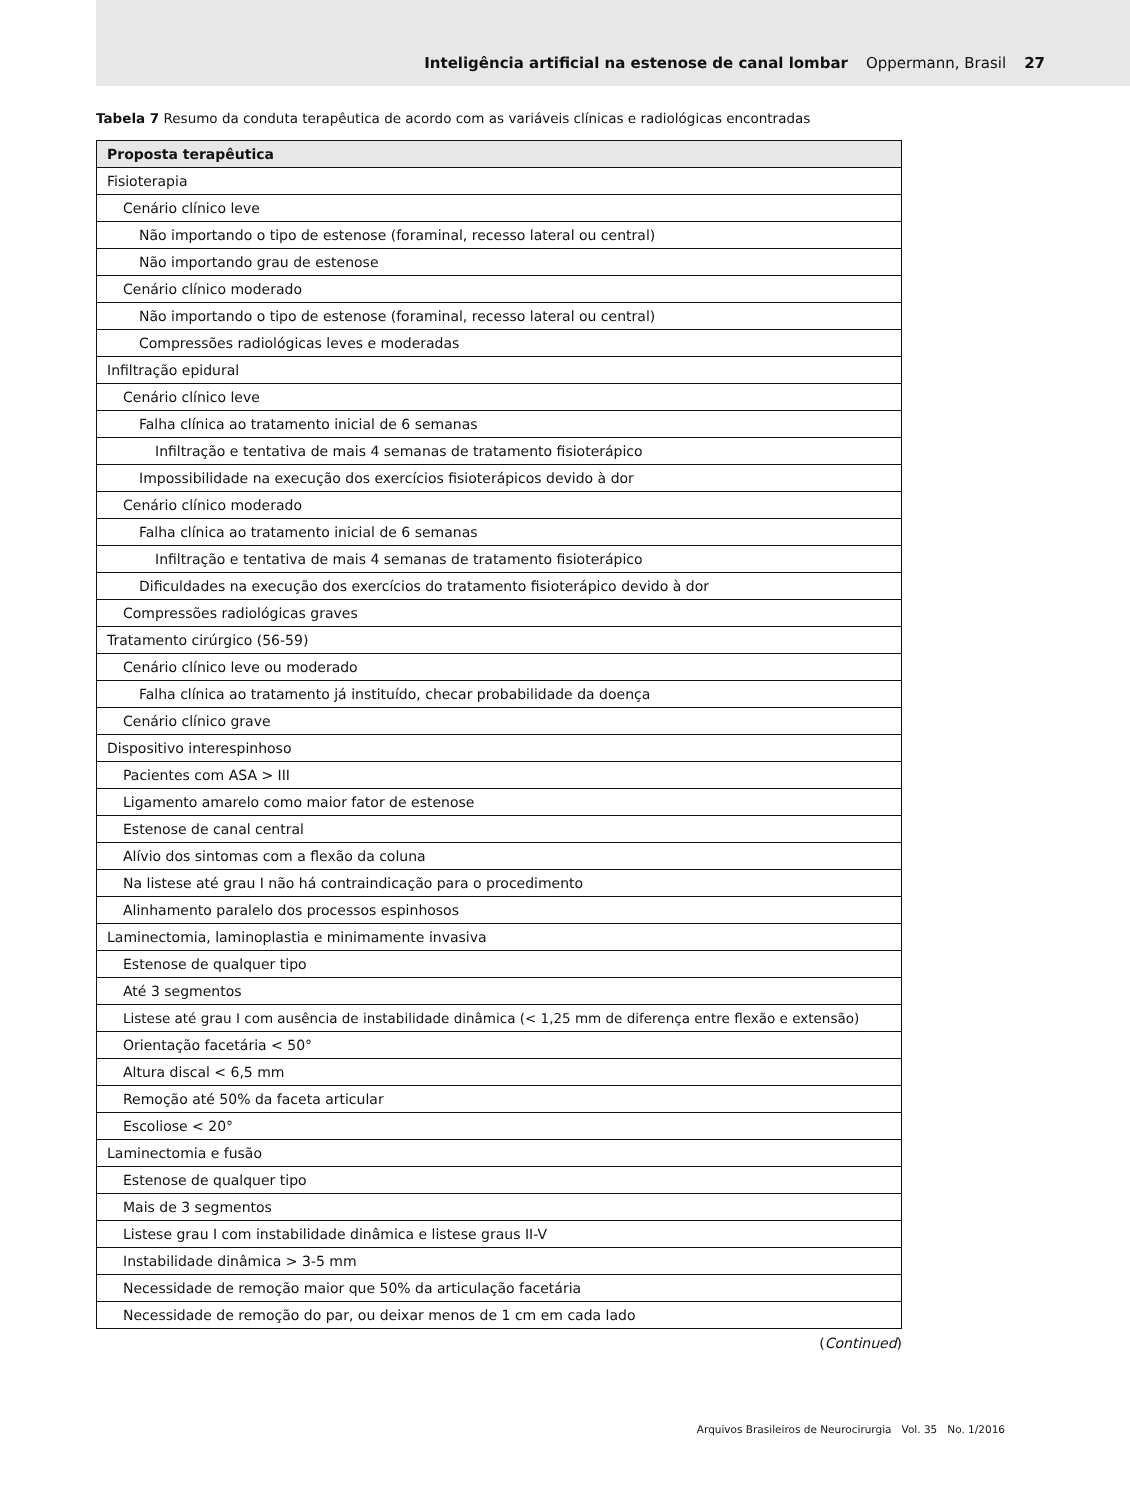Inteligência artificial na estenose de canal lombar Oppermann, Brasil 27
Tabela 7 Resumo da conduta terapêutica de acordo com as variáveis clínicas e radiológicas encontradas
| Proposta terapêutica |
| --- |
| Fisioterapia |
| Cenário clínico leve |
| Não importando o tipo de estenose (foraminal, recesso lateral ou central) |
| Não importando grau de estenose |
| Cenário clínico moderado |
| Não importando o tipo de estenose (foraminal, recesso lateral ou central) |
| Compressões radiológicas leves e moderadas |
| Infiltração epidural |
| Cenário clínico leve |
| Falha clínica ao tratamento inicial de 6 semanas |
| Infiltração e tentativa de mais 4 semanas de tratamento fisioterápico |
| Impossibilidade na execução dos exercícios fisioterápicos devido à dor |
| Cenário clínico moderado |
| Falha clínica ao tratamento inicial de 6 semanas |
| Infiltração e tentativa de mais 4 semanas de tratamento fisioterápico |
| Dificuldades na execução dos exercícios do tratamento fisioterápico devido à dor |
| Compressões radiológicas graves |
| Tratamento cirúrgico (56-59) |
| Cenário clínico leve ou moderado |
| Falha clínica ao tratamento já instituído, checar probabilidade da doença |
| Cenário clínico grave |
| Dispositivo interespinhoso |
| Pacientes com ASA > III |
| Ligamento amarelo como maior fator de estenose |
| Estenose de canal central |
| Alívio dos sintomas com a flexão da coluna |
| Na listese até grau I não há contraindicação para o procedimento |
| Alinhamento paralelo dos processos espinhosos |
| Laminectomia, laminoplastia e minimamente invasiva |
| Estenose de qualquer tipo |
| Até 3 segmentos |
| Listese até grau I com ausência de instabilidade dinâmica (< 1,25 mm de diferença entre flexão e extensão) |
| Orientação facetária < 50° |
| Altura discal < 6,5 mm |
| Remoção até 50% da faceta articular |
| Escoliose < 20° |
| Laminectomia e fusão |
| Estenose de qualquer tipo |
| Mais de 3 segmentos |
| Listese grau I com instabilidade dinâmica e listese graus II-V |
| Instabilidade dinâmica > 3-5 mm |
| Necessidade de remoção maior que 50% da articulação facetária |
| Necessidade de remoção do par, ou deixar menos de 1 cm em cada lado |
(Continued)
Arquivos Brasileiros de Neurocirurgia Vol. 35 No. 1/2016